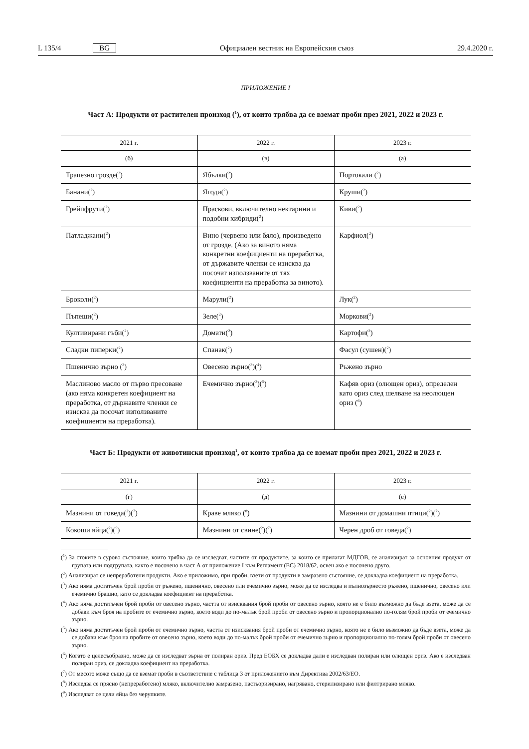L 135/4 BG Официален вестник на Европейския съюз 29.4.2020 г.
ПРИЛОЖЕНИЕ I
Част А: Продукти от растителен произход (<sup>1</sup>), от които трябва да се вземат проби през 2021, 2022 и 2023 г.
| 2021 г. | 2022 г. | 2023 г. |
| --- | --- | --- |
| (б) | (в) | (а) |
| Трапезно грозде(<sup>2</sup>) | Ябълки(<sup>2</sup>) | Портокали (<sup>2</sup>) |
| Банани(<sup>2</sup>) | Ягоди(<sup>2</sup>) | Круши(<sup>2</sup>) |
| Грейпфрути(<sup>2</sup>) | Праскови, включително нектарини и подобни хибриди(<sup>2</sup>) | Киви(<sup>2</sup>) |
| Патладжани(<sup>2</sup>) | Вино (червено или бяло), произведено от грозде. (Ако за виното няма конкретни коефициенти на преработка, от държавите членки се изисква да посочат използваните от тях коефициенти на преработка за виното). | Карфиол(<sup>2</sup>) |
| Броколи(<sup>2</sup>) | Марули(<sup>2</sup>) | Лук(<sup>2</sup>) |
| Пъпеши(<sup>2</sup>) | Зеле(<sup>2</sup>) | Моркови(<sup>2</sup>) |
| Култивирани гъби(<sup>2</sup>) | Домати(<sup>2</sup>) | Картофи(<sup>2</sup>) |
| Сладки пиперки(<sup>2</sup>) | Спанак(<sup>2</sup>) | Фасул (сушен)(<sup>2</sup>) |
| Пшенично зърно (<sup>3</sup>) | Овесено зърно(<sup>3</sup>)(<sup>4</sup>) | Ръжено зърно |
| Маслиново масло от първо пресоване (ако няма конкретен коефициент на преработка, от държавите членки се изисква да посочат използваните коефициенти на преработка). | Ечемично зърно(<sup>3</sup>)(<sup>5</sup>) | Кафяв ориз (олющен ориз), определен като ориз след шелване на неолющен ориз (<sup>6</sup>) |
Част Б: Продукти от животински произход<sup>1</sup>, от които трябва да се вземат проби през 2021, 2022 и 2023 г.
| 2021 г. | 2022 г. | 2023 г. |
| --- | --- | --- |
| (г) | (д) | (е) |
| Мазнини от говеда(<sup>2</sup>)(<sup>7</sup>) | Краве мляко (<sup>8</sup>) | Мазнини от домашни птици(<sup>2</sup>)(<sup>7</sup>) |
| Кокоши яйца(<sup>2</sup>)(<sup>9</sup>) | Мазнини от свине(<sup>2</sup>)(<sup>7</sup>) | Черен дроб от говеда(<sup>2</sup>) |
(<sup>1</sup>) За стоките в сурово състояние, които трябва да се изследват, частите от продуктите, за които се прилагат МДГОВ, се анализират за основния продукт от групата или подгрупата, както е посочено в част А от приложение I към Регламент (ЕС) 2018/62, освен ако е посочено друго.
(<sup>2</sup>) Анализират се непреработени продукти. Ако е приложимо, при проби, взети от продукти в замразено състояние, се докладва коефициент на преработка.
(<sup>3</sup>) Ако няма достатъчен брой проби от ръжено, пшенично, овесено или ечемично зърно, може да се изследва и пълнозърнесто ръжено, пшенично, овесено или ечемично брашно, като се докладва коефициент на преработка.
(<sup>4</sup>) Ако няма достатъчен брой проби от овесено зърно, частта от изисквания брой проби от овесено зърно, която не е било възможно да бъде взета, може да се добави към броя на пробите от ечемично зърно, което води до по-малък брой проби от овесено зърно и пропорционално по-голям брой проби от ечемично зърно.
(<sup>5</sup>) Ако няма достатъчен брой проби от ечемично зърно, частта от изисквания брой проби от ечемично зърно, която не е било възможно да бъде взета, може да се добави към броя на пробите от овесено зърно, което води до по-малък брой проби от ечемично зърно и пропорционално по-голям брой проби от овесено зърно.
(<sup>6</sup>) Когато е целесъобразно, може да се изследват зърна от полиран ориз. Пред ЕОБХ се докладва дали е изследван полиран или олющен ориз. Ако е изследван полиран ориз, се докладва коефициент на преработка.
(<sup>7</sup>) От месото може също да се вземат проби в съответствие с таблица 3 от приложението към Директива 2002/63/ЕО.
(<sup>8</sup>) Изследва се прясно (непреработено) мляко, включително замразено, пастьоризирано, нагрявано, стерилизирано или филтрирано мляко.
(<sup>9</sup>) Изследват се цели яйца без черупките.